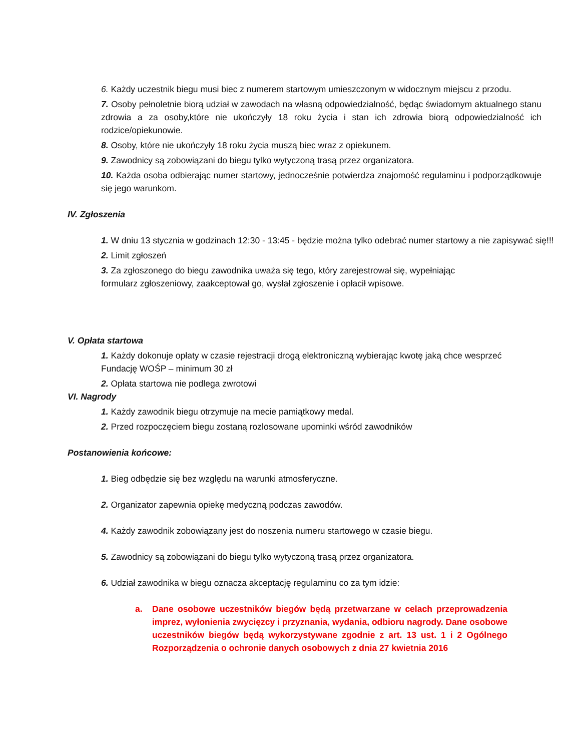6. Każdy uczestnik biegu musi biec z numerem startowym umieszczonym w widocznym miejscu z przodu.
7. Osoby pełnoletnie biorą udział w zawodach na własną odpowiedzialność, będąc świadomym aktualnego stanu zdrowia a za osoby,które nie ukończyły 18 roku życia i stan ich zdrowia biorą odpowiedzialność ich rodzice/opiekunowie.
8. Osoby, które nie ukończyły 18 roku życia muszą biec wraz z opiekunem.
9. Zawodnicy są zobowiązani do biegu tylko wytyczoną trasą przez organizatora.
10. Każda osoba odbierając numer startowy, jednocześnie potwierdza znajomość regulaminu i podporządkowuje się jego warunkom.
IV. Zgłoszenia
1. W dniu 13 stycznia w godzinach 12:30 - 13:45 - będzie można tylko odebrać numer startowy a nie zapisywać się!!!
2. Limit zgłoszeń
3. Za zgłoszonego do biegu zawodnika uważa się tego, który zarejestrował się, wypełniając formularz zgłoszeniowy, zaakceptował go, wysłał zgłoszenie i opłacił wpisowe.
V. Opłata startowa
1. Każdy dokonuje opłaty w czasie rejestracji drogą elektroniczną wybierając kwotę jaką chce wesprzeć Fundację WOŚP – minimum 30 zł
2. Opłata startowa nie podlega zwrotowi
VI. Nagrody
1. Każdy zawodnik biegu otrzymuje na mecie pamiątkowy medal.
2. Przed rozpoczęciem biegu zostaną rozlosowane upominki wśród zawodników
Postanowienia końcowe:
1. Bieg odbędzie się bez względu na warunki atmosferyczne.
2. Organizator zapewnia opiekę medyczną podczas zawodów.
4. Każdy zawodnik zobowiązany jest do noszenia numeru startowego w czasie biegu.
5. Zawodnicy są zobowiązani do biegu tylko wytyczoną trasą przez organizatora.
6. Udział zawodnika w biegu oznacza akceptację regulaminu co za tym idzie:
a. Dane osobowe uczestników biegów będą przetwarzane w celach przeprowadzenia imprez, wyłonienia zwycięzcy i przyznania, wydania, odbioru nagrody. Dane osobowe uczestników biegów będą wykorzystywane zgodnie z art. 13 ust. 1 i 2 Ogólnego Rozporządzenia o ochronie danych osobowych z dnia 27 kwietnia 2016